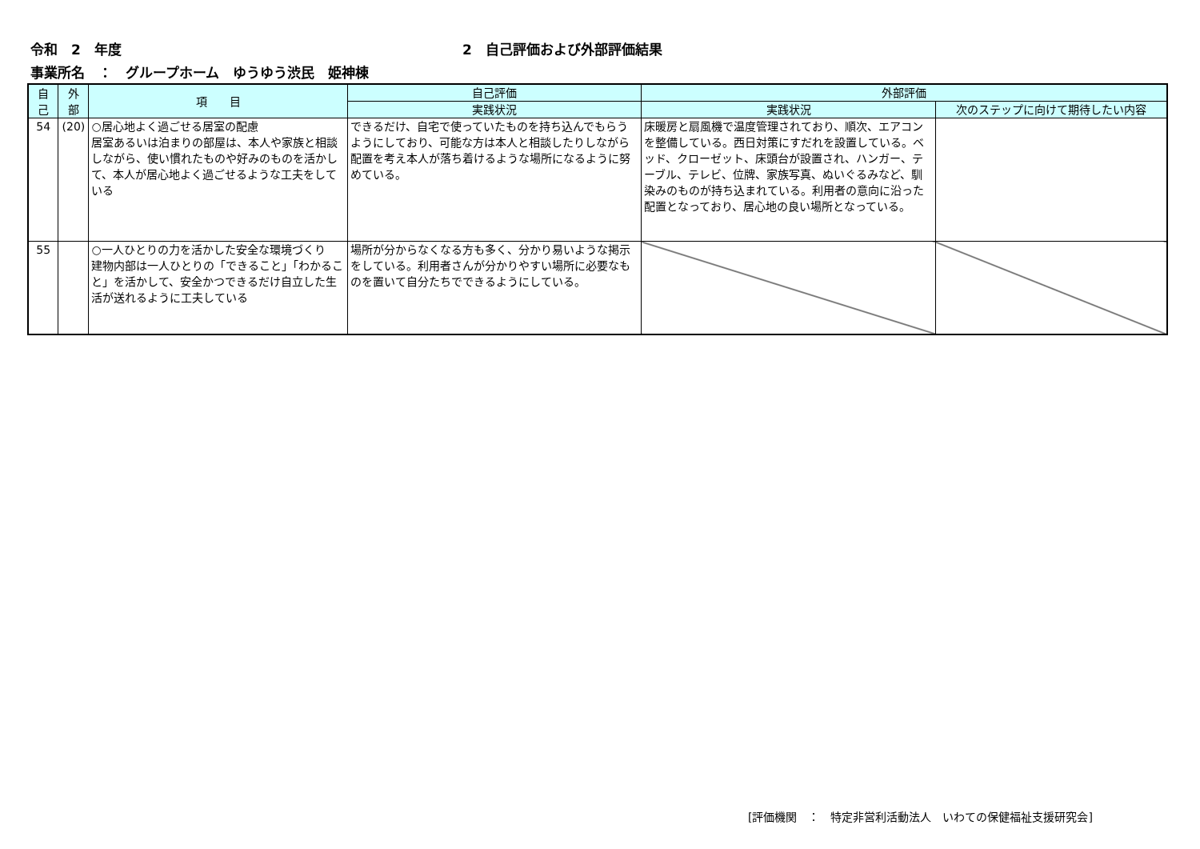令和　2　年度 2　自己評価および外部評価結果
事業所名　：　グループホーム　ゆうゆう渋民　姫神棟
| 自 己 | 外 部 | 項 目 | 自己評価 | 外部評価 | |
| --- | --- | --- | --- | --- | --- |
| | | | 実践状況 | 実践状況 | 次のステップに向けて期待したい内容 |
| 54 | (20) | ○居心地よく過ごせる居室の配慮 居室あるいは泊まりの部屋は、本人や家族と相談しながら、使い慣れたものや好みのものを活かして、本人が居心地よく過ごせるような工夫をしている | できるだけ、自宅で使っていたものを持ち込んでもらうようにしており、可能な方は本人と相談したりしながら配置を考え本人が落ち着けるような場所になるように努めている。 | 床暖房と扇風機で温度管理されており、順次、エアコンを整備している。西日対策にすだれを設置している。ベッド、クローゼット、床頭台が設置され、ハンガー、テーブル、テレビ、位牌、家族写真、ぬいぐるみなど、馴染みのものが持ち込まれている。利用者の意向に沿った配置となっており、居心地の良い場所となっている。 | |
| 55 | | ○一人ひとりの力を活かした安全な環境づくり 建物内部は一人ひとりの「できること」「わかること」を活かして、安全かつできるだけ自立した生活が送れるように工夫している | 場所が分からなくなる方も多く、分かり易いような掲示をしている。利用者さんが分かりやすい場所に必要なものを置いて自分たちでできるようにしている。 | | |
[評価機関　：　特定非営利活動法人　いわての保健福祉支援研究会]